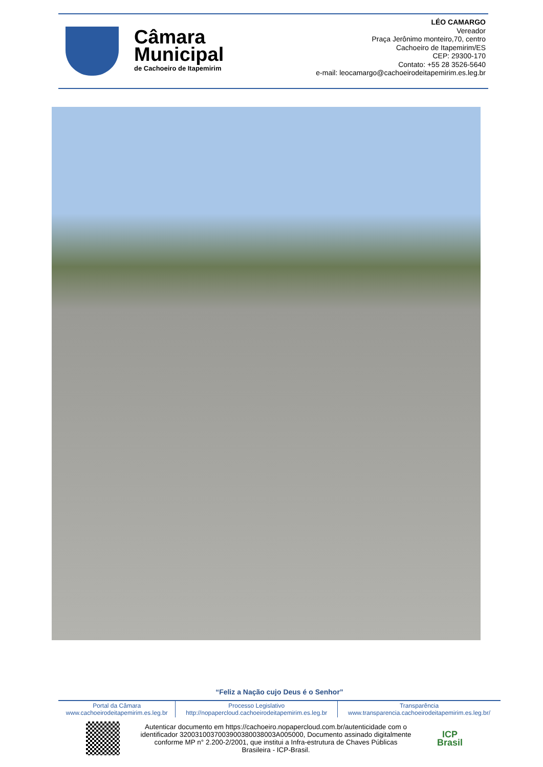Câmara
Municipal
de Cachoeiro de Itapemirim
LÉO CAMARGO
Vereador
Praça Jerônimo monteiro,70, centro
Cachoeiro de Itapemirim/ES
CEP: 29300-170
Contato: +55 28 3526-5640
e-mail: leocamargo@cachoeirodeitapemirim.es.leg.br
“Feliz a Nação cujo Deus é o Senhor”
| Portal da Câmara www.cachoeirodeitapemirim.es.leg.br | Processo Legislativo http://nopapercloud.cachoeirodeitapemirim.es.leg.br | Transparência www.transparencia.cachoeirodeitapemirim.es.leg.br/ |
Autenticar documento em https://cachoeiro.nopapercloud.com.br/autenticidade com o identificador 3200310037003900380038003A005000, Documento assinado digitalmente conforme MP n° 2.200-2/2001, que institui a Infra-estrutura de Chaves Públicas Brasileira - ICP-Brasil.
ICP
Brasil